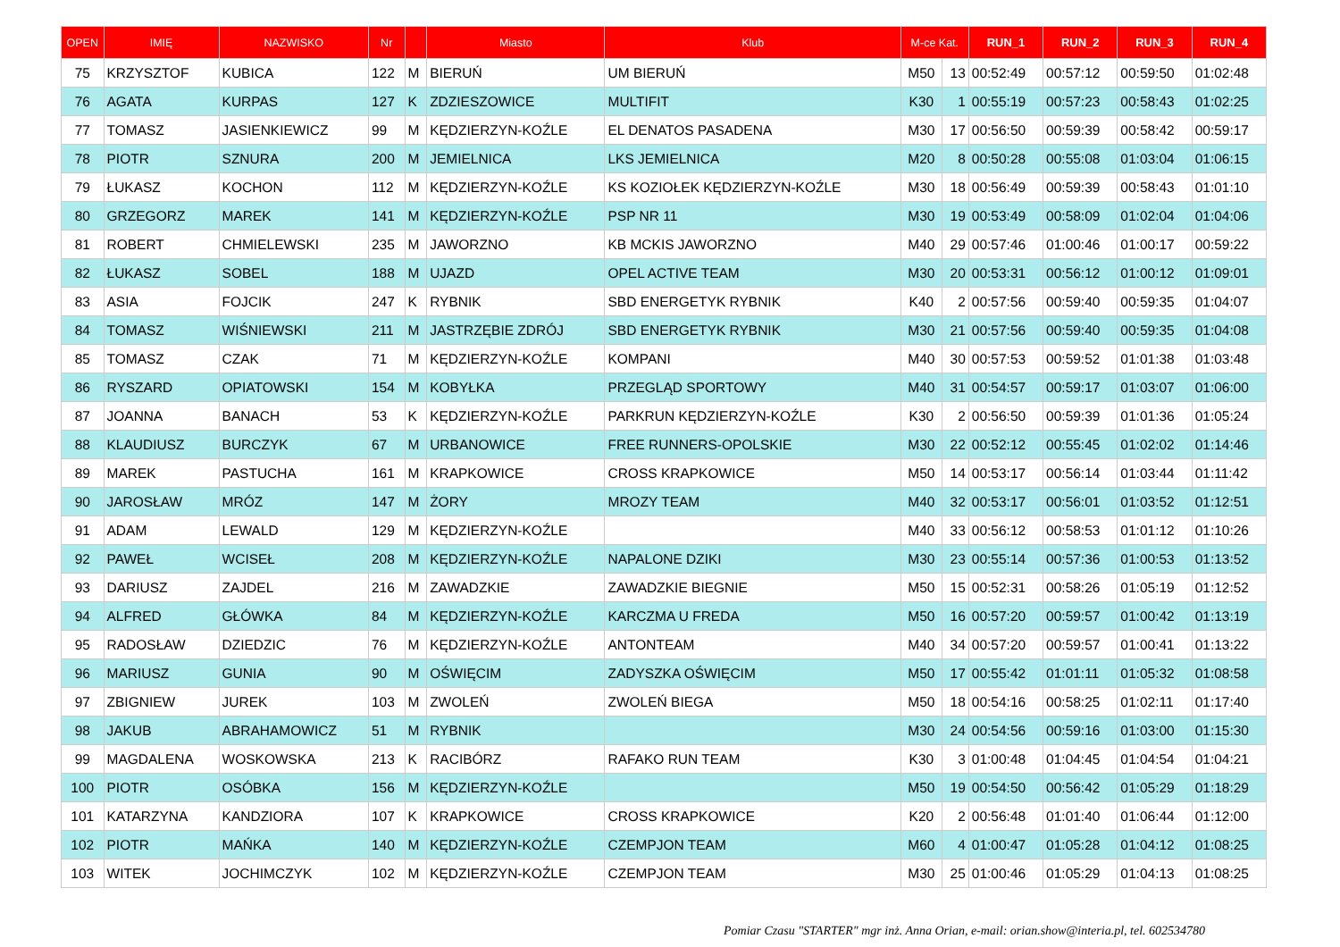| OPEN | IMIĘ | NAZWISKO | Nr | | Miasto | Klub | M-ce Kat. | | RUN_1 | RUN_2 | RUN_3 | RUN_4 |
| --- | --- | --- | --- | --- | --- | --- | --- | --- | --- | --- | --- | --- |
| 75 | KRZYSZTOF | KUBICA | 122 | M | BIERUŃ | UM BIERUŃ | M50 | 13 | 00:52:49 | 00:57:12 | 00:59:50 | 01:02:48 |
| 76 | AGATA | KURPAS | 127 | K | ZDZIESZOWICE | MULTIFIT | K30 | 1 | 00:55:19 | 00:57:23 | 00:58:43 | 01:02:25 |
| 77 | TOMASZ | JASIENKIEWICZ | 99 | M | KĘDZIERZYN-KOŹLE | EL DENATOS PASADENA | M30 | 17 | 00:56:50 | 00:59:39 | 00:58:42 | 00:59:17 |
| 78 | PIOTR | SZNURA | 200 | M | JEMIELNICA | LKS JEMIELNICA | M20 | 8 | 00:50:28 | 00:55:08 | 01:03:04 | 01:06:15 |
| 79 | ŁUKASZ | KOCHON | 112 | M | KĘDZIERZYN-KOŹLE | KS KOZIOŁEK KĘDZIERZYN-KOŹLE | M30 | 18 | 00:56:49 | 00:59:39 | 00:58:43 | 01:01:10 |
| 80 | GRZEGORZ | MAREK | 141 | M | KĘDZIERZYN-KOŹLE | PSP NR 11 | M30 | 19 | 00:53:49 | 00:58:09 | 01:02:04 | 01:04:06 |
| 81 | ROBERT | CHMIELEWSKI | 235 | M | JAWORZNO | KB MCKIS JAWORZNO | M40 | 29 | 00:57:46 | 01:00:46 | 01:00:17 | 00:59:22 |
| 82 | ŁUKASZ | SOBEL | 188 | M | UJAZD | OPEL ACTIVE TEAM | M30 | 20 | 00:53:31 | 00:56:12 | 01:00:12 | 01:09:01 |
| 83 | ASIA | FOJCIK | 247 | K | RYBNIK | SBD ENERGETYK RYBNIK | K40 | 2 | 00:57:56 | 00:59:40 | 00:59:35 | 01:04:07 |
| 84 | TOMASZ | WIŚNIEWSKI | 211 | M | JASTRZĘBIE ZDRÓJ | SBD ENERGETYK RYBNIK | M30 | 21 | 00:57:56 | 00:59:40 | 00:59:35 | 01:04:08 |
| 85 | TOMASZ | CZAK | 71 | M | KĘDZIERZYN-KOŹLE | KOMPANI | M40 | 30 | 00:57:53 | 00:59:52 | 01:01:38 | 01:03:48 |
| 86 | RYSZARD | OPIATOWSKI | 154 | M | KOBYŁKA | PRZEGLĄD SPORTOWY | M40 | 31 | 00:54:57 | 00:59:17 | 01:03:07 | 01:06:00 |
| 87 | JOANNA | BANACH | 53 | K | KĘDZIERZYN-KOŹLE | PARKRUN KĘDZIERZYN-KOŹLE | K30 | 2 | 00:56:50 | 00:59:39 | 01:01:36 | 01:05:24 |
| 88 | KLAUDIUSZ | BURCZYK | 67 | M | URBANOWICE | FREE RUNNERS-OPOLSKIE | M30 | 22 | 00:52:12 | 00:55:45 | 01:02:02 | 01:14:46 |
| 89 | MAREK | PASTUCHA | 161 | M | KRAPKOWICE | CROSS KRAPKOWICE | M50 | 14 | 00:53:17 | 00:56:14 | 01:03:44 | 01:11:42 |
| 90 | JAROSŁAW | MRÓZ | 147 | M | ŻORY | MROZY TEAM | M40 | 32 | 00:53:17 | 00:56:01 | 01:03:52 | 01:12:51 |
| 91 | ADAM | LEWALD | 129 | M | KĘDZIERZYN-KOŹLE | | M40 | 33 | 00:56:12 | 00:58:53 | 01:01:12 | 01:10:26 |
| 92 | PAWEŁ | WCISEŁ | 208 | M | KĘDZIERZYN-KOŹLE | NAPALONE DZIKI | M30 | 23 | 00:55:14 | 00:57:36 | 01:00:53 | 01:13:52 |
| 93 | DARIUSZ | ZAJDEL | 216 | M | ZAWADZKIE | ZAWADZKIE BIEGNIE | M50 | 15 | 00:52:31 | 00:58:26 | 01:05:19 | 01:12:52 |
| 94 | ALFRED | GŁÓWKA | 84 | M | KĘDZIERZYN-KOŹLE | KARCZMA U FREDA | M50 | 16 | 00:57:20 | 00:59:57 | 01:00:42 | 01:13:19 |
| 95 | RADOSŁAW | DZIEDZIC | 76 | M | KĘDZIERZYN-KOŹLE | ANTONTEAM | M40 | 34 | 00:57:20 | 00:59:57 | 01:00:41 | 01:13:22 |
| 96 | MARIUSZ | GUNIA | 90 | M | OŚWIĘCIM | ZADYSZKA OŚWIĘCIM | M50 | 17 | 00:55:42 | 01:01:11 | 01:05:32 | 01:08:58 |
| 97 | ZBIGNIEW | JUREK | 103 | M | ZWOLEŃ | ZWOLEŃ BIEGA | M50 | 18 | 00:54:16 | 00:58:25 | 01:02:11 | 01:17:40 |
| 98 | JAKUB | ABRAHAMOWICZ | 51 | M | RYBNIK | | M30 | 24 | 00:54:56 | 00:59:16 | 01:03:00 | 01:15:30 |
| 99 | MAGDALENA | WOSKOWSKA | 213 | K | RACIBÓRZ | RAFAKO RUN TEAM | K30 | 3 | 01:00:48 | 01:04:45 | 01:04:54 | 01:04:21 |
| 100 | PIOTR | OSÓBKA | 156 | M | KĘDZIERZYN-KOŹLE | | M50 | 19 | 00:54:50 | 00:56:42 | 01:05:29 | 01:18:29 |
| 101 | KATARZYNA | KANDZIORA | 107 | K | KRAPKOWICE | CROSS KRAPKOWICE | K20 | 2 | 00:56:48 | 01:01:40 | 01:06:44 | 01:12:00 |
| 102 | PIOTR | MAŃKA | 140 | M | KĘDZIERZYN-KOŹLE | CZEMPJON TEAM | M60 | 4 | 01:00:47 | 01:05:28 | 01:04:12 | 01:08:25 |
| 103 | WITEK | JOCHIMCZYK | 102 | M | KĘDZIERZYN-KOŹLE | CZEMPJON TEAM | M30 | 25 | 01:00:46 | 01:05:29 | 01:04:13 | 01:08:25 |
Pomiar Czasu "STARTER" mgr inż. Anna Orian, e-mail: orian.show@interia.pl, tel. 602534780